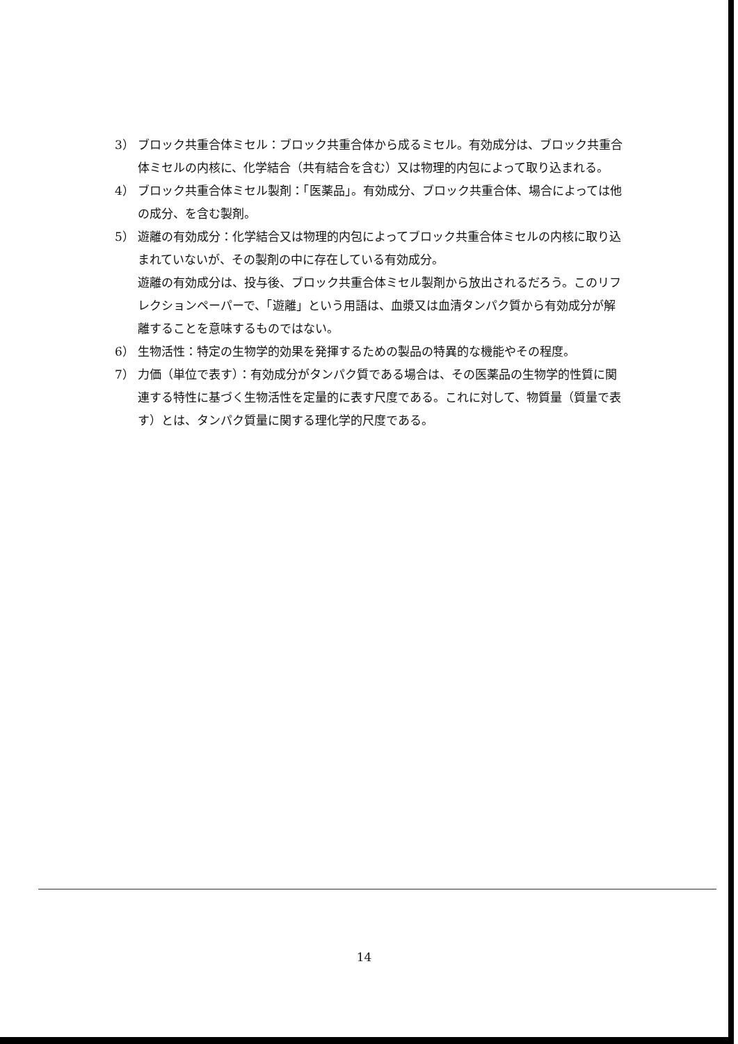3） ブロック共重合体ミセル：ブロック共重合体から成るミセル。有効成分は、ブロック共重合体ミセルの内核に、化学結合（共有結合を含む）又は物理的内包によって取り込まれる。
4） ブロック共重合体ミセル製剤：「医薬品」。有効成分、ブロック共重合体、場合によっては他の成分、を含む製剤。
5） 遊離の有効成分：化学結合又は物理的内包によってブロック共重合体ミセルの内核に取り込まれていないが、その製剤の中に存在している有効成分。
遊離の有効成分は、投与後、ブロック共重合体ミセル製剤から放出されるだろう。このリフレクションペーパーで、「遊離」という用語は、血漿又は血清タンパク質から有効成分が解離することを意味するものではない。
6） 生物活性：特定の生物学的効果を発揮するための製品の特異的な機能やその程度。
7） 力価（単位で表す）：有効成分がタンパク質である場合は、その医薬品の生物学的性質に関連する特性に基づく生物活性を定量的に表す尺度である。これに対して、物質量（質量で表す）とは、タンパク質量に関する理化学的尺度である。
14